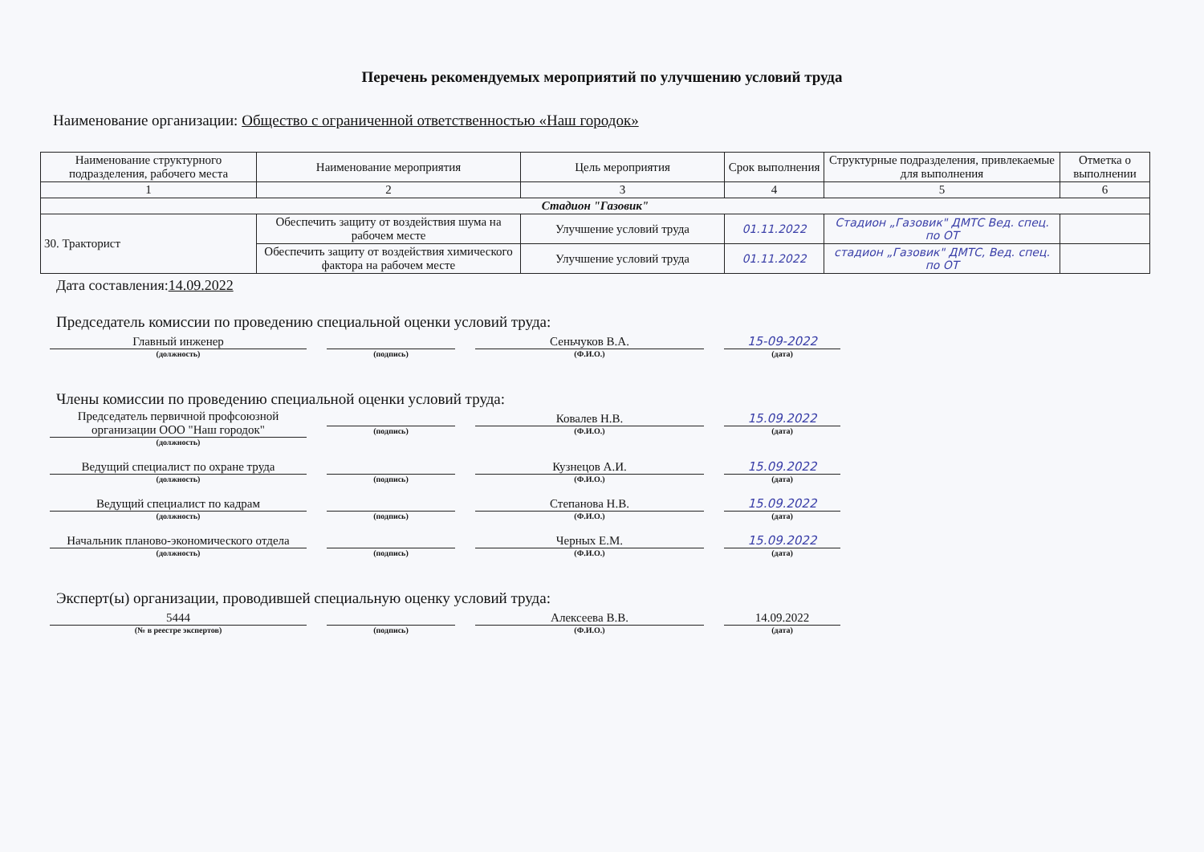Перечень рекомендуемых мероприятий по улучшению условий труда
Наименование организации: Общество с ограниченной ответственностью «Наш городок»
| Наименование структурного подразделения, рабочего места | Наименование мероприятия | Цель мероприятия | Срок выполнения | Структурные подразделения, привлекаемые для выполнения | Отметка о выполнении |
| --- | --- | --- | --- | --- | --- |
| 1 | 2 | 3 | 4 | 5 | 6 |
| Стадион "Газовик" | | | | | |
| 30. Тракторист | Обеспечить защиту от воздействия шума на рабочем месте | Улучшение условий труда | 01.11.2022 | Стадион „Газовик" ДМТС Вед. спец. по ОТ | |
| | Обеспечить защиту от воздействия химического фактора на рабочем месте | Улучшение условий труда | 01.11.2022 | стадион „Газовик" ДМТС, Вед. спец. по ОТ | |
Дата составления:14.09.2022
Председатель комиссии по проведению специальной оценки условий труда:
Главный инженер
(должность)
(подпись)
Сеньчуков В.А.
(Ф.И.О.)
15-09-2022
(дата)
Члены комиссии по проведению специальной оценки условий труда:
Председатель первичной профсоюзной организации ООО "Наш городок"
(должность)
(подпись)
Ковалев Н.В.
(Ф.И.О.)
15.09.2022
(дата)
Ведущий специалист по охране труда
(должность)
(подпись)
Кузнецов А.И.
(Ф.И.О.)
15.09.2022
(дата)
Ведущий специалист по кадрам
(должность)
(подпись)
Степанова Н.В.
(Ф.И.О.)
15.09.2022
(дата)
Начальник планово-экономического отдела
(должность)
(подпись)
Черных Е.М.
(Ф.И.О.)
15.09.2022
(дата)
Эксперт(ы) организации, проводившей специальную оценку условий труда:
5444
(№ в реестре экспертов)
(подпись)
Алексеева В.В.
(Ф.И.О.)
14.09.2022
(дата)